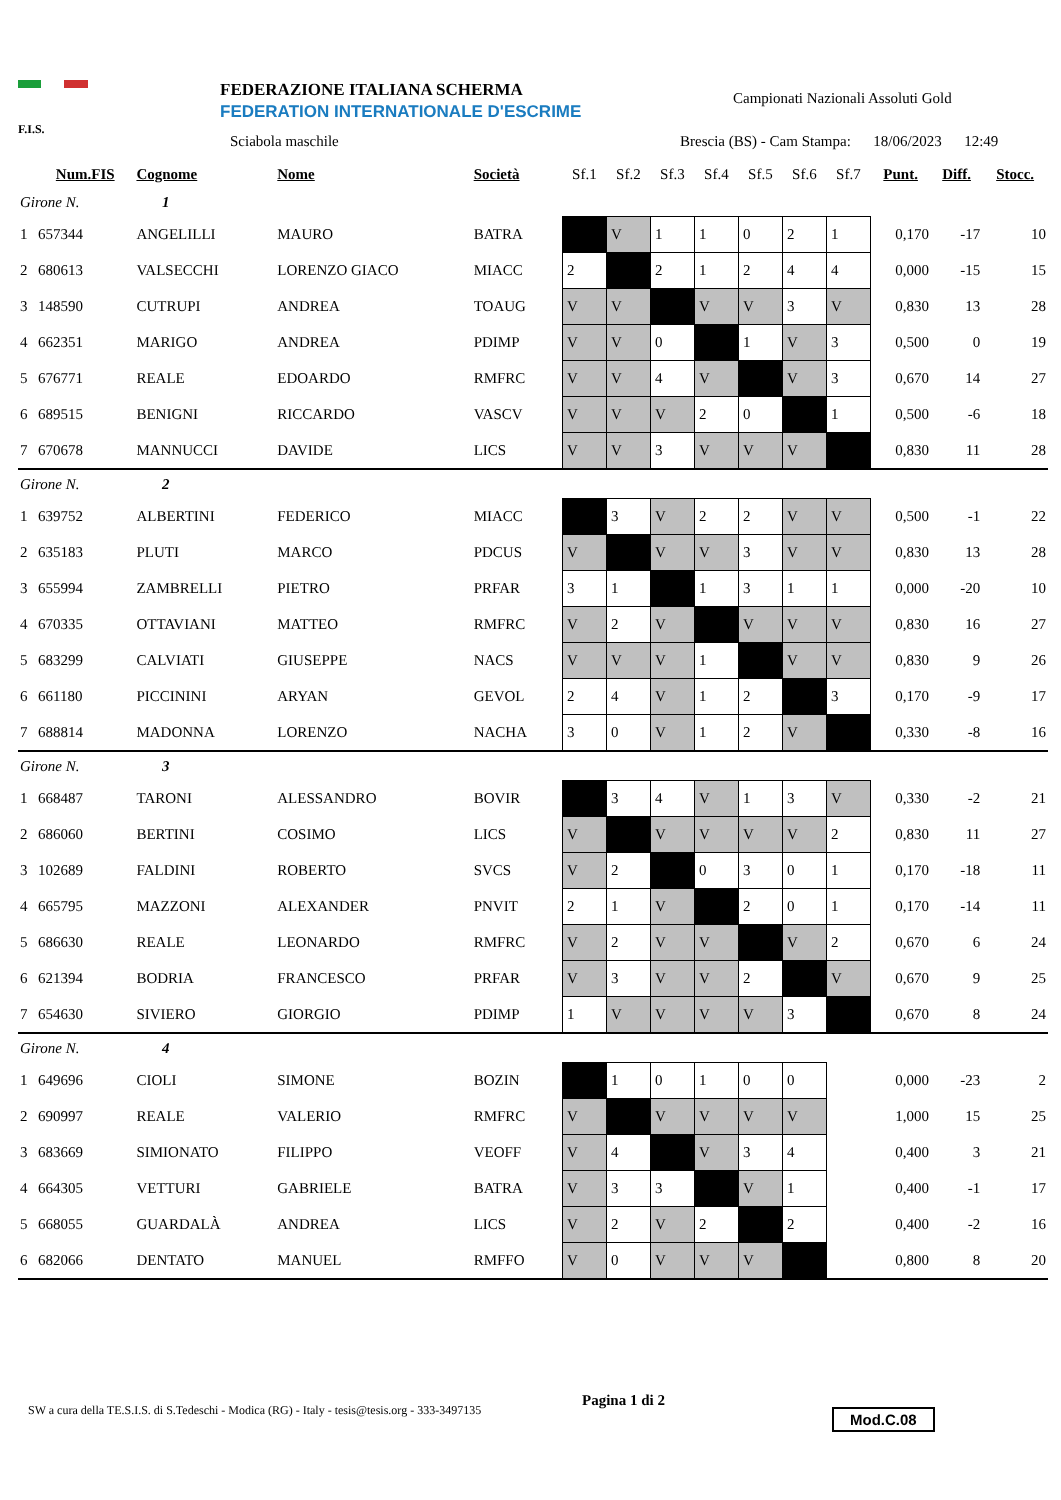F.I.S. FEDERAZIONE ITALIANA SCHERMA
FEDERATION INTERNATIONALE D'ESCRIME
Campionati Nazionali Assoluti Gold
Sciabola maschile
Brescia (BS) - Cam Stampa: 18/06/2023 12:49
| | Num.FIS | Cognome | Nome | Società | Sf.1 | Sf.2 | Sf.3 | Sf.4 | Sf.5 | Sf.6 | Sf.7 | Punt. | Diff. | Stocc. |
| --- | --- | --- | --- | --- | --- | --- | --- | --- | --- | --- | --- | --- | --- | --- |
| Girone N. 1 | | | | | | | | | | | | | | |
| 1 | 657344 | ANGELILLI | MAURO | BATRA | | V | 1 | 1 | 0 | 2 | 1 | 0,170 | -17 | 10 |
| 2 | 680613 | VALSECCHI | LORENZO GIACO | MIACC | 2 | | 2 | 1 | 2 | 4 | 4 | 0,000 | -15 | 15 |
| 3 | 148590 | CUTRUPI | ANDREA | TOAUG | V | V | | V | V | 3 | V | 0,830 | 13 | 28 |
| 4 | 662351 | MARIGO | ANDREA | PDIMP | V | V | 0 | | 1 | V | 3 | 0,500 | 0 | 19 |
| 5 | 676771 | REALE | EDOARDO | RMFRC | V | V | 4 | V | | V | 3 | 0,670 | 14 | 27 |
| 6 | 689515 | BENIGNI | RICCARDO | VASCV | V | V | V | 2 | 0 | | 1 | 0,500 | -6 | 18 |
| 7 | 670678 | MANNUCCI | DAVIDE | LICS | V | V | 3 | V | V | V | | 0,830 | 11 | 28 |
| Girone N. 2 | | | | | | | | | | | | | | |
| 1 | 639752 | ALBERTINI | FEDERICO | MIACC | | 3 | V | 2 | 2 | V | V | 0,500 | -1 | 22 |
| 2 | 635183 | PLUTI | MARCO | PDCUS | V | | V | V | 3 | V | V | 0,830 | 13 | 28 |
| 3 | 655994 | ZAMBRELLI | PIETRO | PRFAR | 3 | 1 | | 1 | 3 | 1 | 1 | 0,000 | -20 | 10 |
| 4 | 670335 | OTTAVIANI | MATTEO | RMFRC | V | 2 | V | | V | V | V | 0,830 | 16 | 27 |
| 5 | 683299 | CALVIATI | GIUSEPPE | NACS | V | V | V | 1 | | V | V | 0,830 | 9 | 26 |
| 6 | 661180 | PICCININI | ARYAN | GEVOL | 2 | 4 | V | 1 | 2 | | 3 | 0,170 | -9 | 17 |
| 7 | 688814 | MADONNA | LORENZO | NACHA | 3 | 0 | V | 1 | 2 | V | | 0,330 | -8 | 16 |
| Girone N. 3 | | | | | | | | | | | | | | |
| 1 | 668487 | TARONI | ALESSANDRO | BOVIR | | 3 | 4 | V | 1 | 3 | V | 0,330 | -2 | 21 |
| 2 | 686060 | BERTINI | COSIMO | LICS | V | | V | V | V | V | 2 | 0,830 | 11 | 27 |
| 3 | 102689 | FALDINI | ROBERTO | SVCS | V | 2 | | 0 | 3 | 0 | 1 | 0,170 | -18 | 11 |
| 4 | 665795 | MAZZONI | ALEXANDER | PNVIT | 2 | 1 | V | | 2 | 0 | 1 | 0,170 | -14 | 11 |
| 5 | 686630 | REALE | LEONARDO | RMFRC | V | 2 | V | V | | V | 2 | 0,670 | 6 | 24 |
| 6 | 621394 | BODRIA | FRANCESCO | PRFAR | V | 3 | V | V | 2 | | V | 0,670 | 9 | 25 |
| 7 | 654630 | SIVIERO | GIORGIO | PDIMP | 1 | V | V | V | V | 3 | | 0,670 | 8 | 24 |
| Girone N. 4 | | | | | | | | | | | | | | |
| 1 | 649696 | CIOLI | SIMONE | BOZIN | | 1 | 0 | 1 | 0 | 0 | | 0,000 | -23 | 2 |
| 2 | 690997 | REALE | VALERIO | RMFRC | V | | V | V | V | V | | 1,000 | 15 | 25 |
| 3 | 683669 | SIMIONATO | FILIPPO | VEOFF | V | 4 | | V | 3 | 4 | | 0,400 | 3 | 21 |
| 4 | 664305 | VETTURI | GABRIELE | BATRA | V | 3 | 3 | | V | 1 | | 0,400 | -1 | 17 |
| 5 | 668055 | GUARDALÀ | ANDREA | LICS | V | 2 | V | 2 | | 2 | | 0,400 | -2 | 16 |
| 6 | 682066 | DENTATO | MANUEL | RMFFO | V | 0 | V | V | V | | | 0,800 | 8 | 20 |
SW a cura della TE.S.I.S. di S.Tedeschi - Modica (RG) - Italy - tesis@tesis.org - 333-3497135
Pagina 1 di 2
Mod.C.08